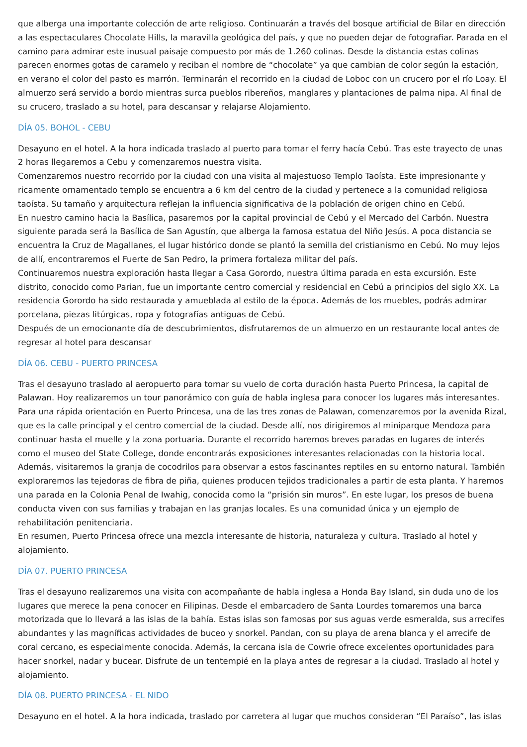que alberga una importante colección de arte religioso. Continuarán a través del bosque artificial de Bilar en dirección a las espectaculares Chocolate Hills, la maravilla geológica del país, y que no pueden dejar de fotografiar. Parada en el camino para admirar este inusual paisaje compuesto por más de 1.260 colinas. Desde la distancia estas colinas parecen enormes gotas de caramelo y reciban el nombre de “chocolate” ya que cambian de color según la estación, en verano el color del pasto es marrón. Terminarán el recorrido en la ciudad de Loboc con un crucero por el río Loay. El almuerzo será servido a bordo mientras surca pueblos ribereños, manglares y plantaciones de palma nipa. Al final de su crucero, traslado a su hotel, para descansar y relajarse Alojamiento.
DÍA 05. BOHOL - CEBU
Desayuno en el hotel. A la hora indicada traslado al puerto para tomar el ferry hacía Cebú. Tras este trayecto de unas 2 horas llegaremos a Cebu y comenzaremos nuestra visita.
Comenzaremos nuestro recorrido por la ciudad con una visita al majestuoso Templo Taoísta. Este impresionante y ricamente ornamentado templo se encuentra a 6 km del centro de la ciudad y pertenece a la comunidad religiosa taoísta. Su tamaño y arquitectura reflejan la influencia significativa de la población de origen chino en Cebú.
En nuestro camino hacia la Basílica, pasaremos por la capital provincial de Cebú y el Mercado del Carbón. Nuestra siguiente parada será la Basílica de San Agustín, que alberga la famosa estatua del Niño Jesús. A poca distancia se encuentra la Cruz de Magallanes, el lugar histórico donde se plantó la semilla del cristianismo en Cebú. No muy lejos de allí, encontraremos el Fuerte de San Pedro, la primera fortaleza militar del país.
Continuaremos nuestra exploración hasta llegar a Casa Gorordo, nuestra última parada en esta excursión. Este distrito, conocido como Parian, fue un importante centro comercial y residencial en Cebú a principios del siglo XX. La residencia Gorordo ha sido restaurada y amueblada al estilo de la época. Además de los muebles, podrás admirar porcelana, piezas litúrgicas, ropa y fotografías antiguas de Cebú.
Después de un emocionante día de descubrimientos, disfrutaremos de un almuerzo en un restaurante local antes de regresar al hotel para descansar
DÍA 06. CEBU - PUERTO PRINCESA
Tras el desayuno traslado al aeropuerto para tomar su vuelo de corta duración hasta Puerto Princesa, la capital de Palawan. Hoy realizaremos un tour panorámico con guía de habla inglesa para conocer los lugares más interesantes. Para una rápida orientación en Puerto Princesa, una de las tres zonas de Palawan, comenzaremos por la avenida Rizal, que es la calle principal y el centro comercial de la ciudad. Desde allí, nos dirigiremos al miniparque Mendoza para continuar hasta el muelle y la zona portuaria. Durante el recorrido haremos breves paradas en lugares de interés como el museo del State College, donde encontrarás exposiciones interesantes relacionadas con la historia local. Además, visitaremos la granja de cocodrilos para observar a estos fascinantes reptiles en su entorno natural. También exploraremos las tejedoras de fibra de piña, quienes producen tejidos tradicionales a partir de esta planta. Y haremos una parada en la Colonia Penal de Iwahig, conocida como la “prisión sin muros”. En este lugar, los presos de buena conducta viven con sus familias y trabajan en las granjas locales. Es una comunidad única y un ejemplo de rehabilitación penitenciaria.
En resumen, Puerto Princesa ofrece una mezcla interesante de historia, naturaleza y cultura. Traslado al hotel y alojamiento.
DÍA 07. PUERTO PRINCESA
Tras el desayuno realizaremos una visita con acompañante de habla inglesa a Honda Bay Island, sin duda uno de los lugares que merece la pena conocer en Filipinas. Desde el embarcadero de Santa Lourdes tomaremos una barca motorizada que lo llevará a las islas de la bahía. Estas islas son famosas por sus aguas verde esmeralda, sus arrecifes abundantes y las magníficas actividades de buceo y snorkel. Pandan, con su playa de arena blanca y el arrecife de coral cercano, es especialmente conocida. Además, la cercana isla de Cowrie ofrece excelentes oportunidades para hacer snorkel, nadar y bucear. Disfrute de un tentempié en la playa antes de regresar a la ciudad. Traslado al hotel y alojamiento.
DÍA 08. PUERTO PRINCESA - EL NIDO
Desayuno en el hotel. A la hora indicada, traslado por carretera al lugar que muchos consideran “El Paraíso”, las islas